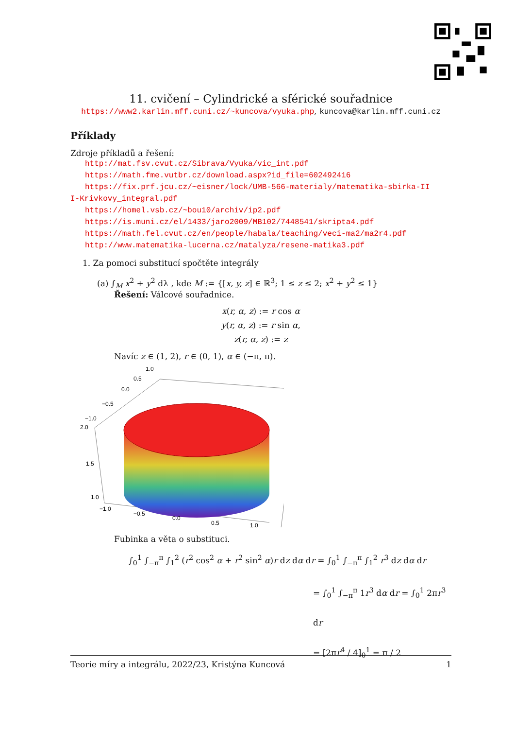11. cvičení – Cylindrické a sférické souřadnice
https://www2.karlin.mff.cuni.cz/~kuncova/vyuka.php, kuncova@karlin.mff.cuni.cz
Příklady
Zdroje příkladů a řešení:
http://mat.fsv.cvut.cz/Sibrava/Vyuka/vic_int.pdf
https://math.fme.vutbr.cz/download.aspx?id_file=602492416
https://fix.prf.jcu.cz/~eisner/lock/UMB-566-materialy/matematika-sbirka-II
I-Krivkovy_integral.pdf
https://homel.vsb.cz/~bou10/archiv/ip2.pdf
https://is.muni.cz/el/1433/jaro2009/MB102/7448541/skripta4.pdf
https://math.fel.cvut.cz/en/people/habala/teaching/veci-ma2/ma2r4.pdf
http://www.matematika-lucerna.cz/matalyza/resene-matika3.pdf
1. Za pomoci substitucí spočtěte integrály
(a) ∫<sub>M</sub> x<sup>2</sup> + y<sup>2</sup> dλ , kde M := {[x, y, z] ∈ ℝ<sup>3</sup>; 1 ≤ z ≤ 2; x<sup>2</sup> + y<sup>2</sup> ≤ 1}
Řešení: Válcové souřadnice.
x(r, α, z) := r cos α
y(r, α, z) := r sin α,
z(r, α, z) := z
Navíc z ∈ (1, 2), r ∈ (0, 1), α ∈ (−π, π).
1.0
0.5
0.0
−0.5
−1.0
2.0
1.5
1.0
−1.0
−0.5
0.0
0.5
1.0
Fubinka a věta o substituci.
∫<sub>0</sub><sup>1</sup> ∫<sub>−π</sub><sup>π</sup> ∫<sub>1</sub><sup>2</sup> (r<sup>2</sup> cos<sup>2</sup> α + r<sup>2</sup> sin<sup>2</sup> α)r dz dα dr = ∫<sub>0</sub><sup>1</sup> ∫<sub>−π</sub><sup>π</sup> ∫<sub>1</sub><sup>2</sup> r<sup>3</sup> dz dα dr
= ∫<sub>0</sub><sup>1</sup> ∫<sub>−π</sub><sup>π</sup> 1r<sup>3</sup> dα dr = ∫<sub>0</sub><sup>1</sup> 2πr<sup>3</sup> dr
= [2πr<sup>4</sup> / 4]<sub>0</sub><sup>1</sup> = π / 2
Teorie míry a integrálu, 2022/23, Kristýna Kuncová 1